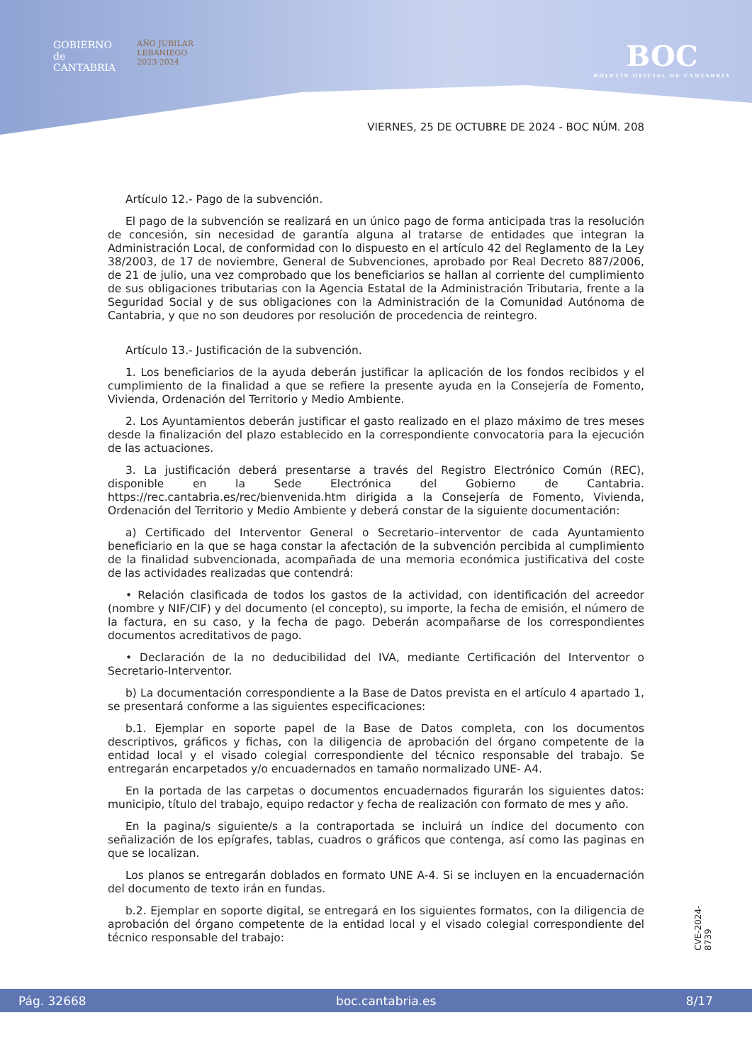GOBIERNO
de
CANTABRIA
AÑO JUBILAR
LEBANIEGO
2023·2024
BOC
BOLETÍN OFICIAL DE CANTABRIA
VIERNES, 25 DE OCTUBRE DE 2024 - BOC NÚM. 208
Artículo 12.- Pago de la subvención.
El pago de la subvención se realizará en un único pago de forma anticipada tras la resolución de concesión, sin necesidad de garantía alguna al tratarse de entidades que integran la Administración Local, de conformidad con lo dispuesto en el artículo 42 del Reglamento de la Ley 38/2003, de 17 de noviembre, General de Subvenciones, aprobado por Real Decreto 887/2006, de 21 de julio, una vez comprobado que los beneficiarios se hallan al corriente del cumplimiento de sus obligaciones tributarias con la Agencia Estatal de la Administración Tributaria, frente a la Seguridad Social y de sus obligaciones con la Administración de la Comunidad Autónoma de Cantabria, y que no son deudores por resolución de procedencia de reintegro.
Artículo 13.- Justificación de la subvención.
1. Los beneficiarios de la ayuda deberán justificar la aplicación de los fondos recibidos y el cumplimiento de la finalidad a que se refiere la presente ayuda en la Consejería de Fomento, Vivienda, Ordenación del Territorio y Medio Ambiente.
2. Los Ayuntamientos deberán justificar el gasto realizado en el plazo máximo de tres meses desde la finalización del plazo establecido en la correspondiente convocatoria para la ejecución de las actuaciones.
3. La justificación deberá presentarse a través del Registro Electrónico Común (REC), disponible en la Sede Electrónica del Gobierno de Cantabria. https://rec.cantabria.es/rec/bienvenida.htm dirigida a la Consejería de Fomento, Vivienda, Ordenación del Territorio y Medio Ambiente y deberá constar de la siguiente documentación:
a) Certificado del Interventor General o Secretario–interventor de cada Ayuntamiento beneficiario en la que se haga constar la afectación de la subvención percibida al cumplimiento de la finalidad subvencionada, acompañada de una memoria económica justificativa del coste de las actividades realizadas que contendrá:
• Relación clasificada de todos los gastos de la actividad, con identificación del acreedor (nombre y NIF/CIF) y del documento (el concepto), su importe, la fecha de emisión, el número de la factura, en su caso, y la fecha de pago. Deberán acompañarse de los correspondientes documentos acreditativos de pago.
• Declaración de la no deducibilidad del IVA, mediante Certificación del Interventor o Secretario-Interventor.
b) La documentación correspondiente a la Base de Datos prevista en el artículo 4 apartado 1, se presentará conforme a las siguientes especificaciones:
b.1. Ejemplar en soporte papel de la Base de Datos completa, con los documentos descriptivos, gráficos y fichas, con la diligencia de aprobación del órgano competente de la entidad local y el visado colegial correspondiente del técnico responsable del trabajo. Se entregarán encarpetados y/o encuadernados en tamaño normalizado UNE- A4.
En la portada de las carpetas o documentos encuadernados figurarán los siguientes datos: municipio, título del trabajo, equipo redactor y fecha de realización con formato de mes y año.
En la pagina/s siguiente/s a la contraportada se incluirá un índice del documento con señalización de los epígrafes, tablas, cuadros o gráficos que contenga, así como las paginas en que se localizan.
Los planos se entregarán doblados en formato UNE A-4. Si se incluyen en la encuadernación del documento de texto irán en fundas.
b.2. Ejemplar en soporte digital, se entregará en los siguientes formatos, con la diligencia de aprobación del órgano competente de la entidad local y el visado colegial correspondiente del técnico responsable del trabajo:
CVE-2024-8739
Pág. 32668 boc.cantabria.es 8/17